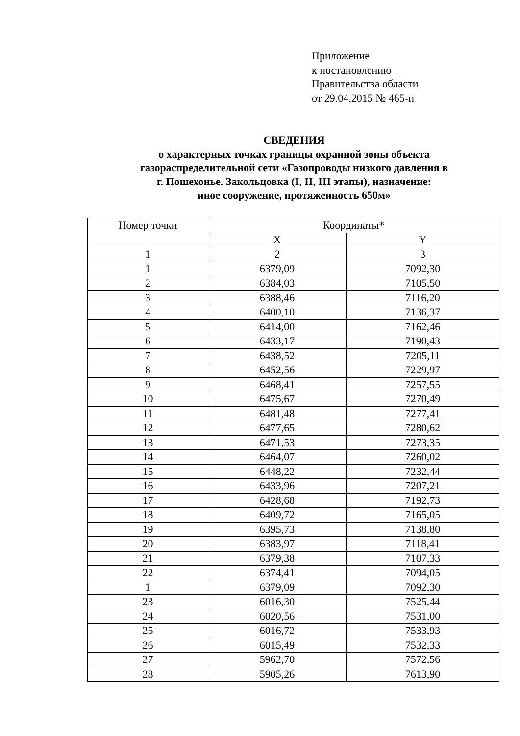Приложение
к постановлению
Правительства области
от 29.04.2015 № 465-п
СВЕДЕНИЯ
о характерных точках границы охранной зоны объекта
газораспределительной сети «Газопроводы низкого давления в
г. Пошехонье. Закольцовка (I, II, III этапы), назначение:
иное сооружение, протяженность 650м»
| Номер точки | Координаты* | |
| --- | --- | --- |
| | X | Y |
| 1 | 2 | 3 |
| 1 | 6379,09 | 7092,30 |
| 2 | 6384,03 | 7105,50 |
| 3 | 6388,46 | 7116,20 |
| 4 | 6400,10 | 7136,37 |
| 5 | 6414,00 | 7162,46 |
| 6 | 6433,17 | 7190,43 |
| 7 | 6438,52 | 7205,11 |
| 8 | 6452,56 | 7229,97 |
| 9 | 6468,41 | 7257,55 |
| 10 | 6475,67 | 7270,49 |
| 11 | 6481,48 | 7277,41 |
| 12 | 6477,65 | 7280,62 |
| 13 | 6471,53 | 7273,35 |
| 14 | 6464,07 | 7260,02 |
| 15 | 6448,22 | 7232,44 |
| 16 | 6433,96 | 7207,21 |
| 17 | 6428,68 | 7192,73 |
| 18 | 6409,72 | 7165,05 |
| 19 | 6395,73 | 7138,80 |
| 20 | 6383,97 | 7118,41 |
| 21 | 6379,38 | 7107,33 |
| 22 | 6374,41 | 7094,05 |
| 1 | 6379,09 | 7092,30 |
| 23 | 6016,30 | 7525,44 |
| 24 | 6020,56 | 7531,00 |
| 25 | 6016,72 | 7533,93 |
| 26 | 6015,49 | 7532,33 |
| 27 | 5962,70 | 7572,56 |
| 28 | 5905,26 | 7613,90 |